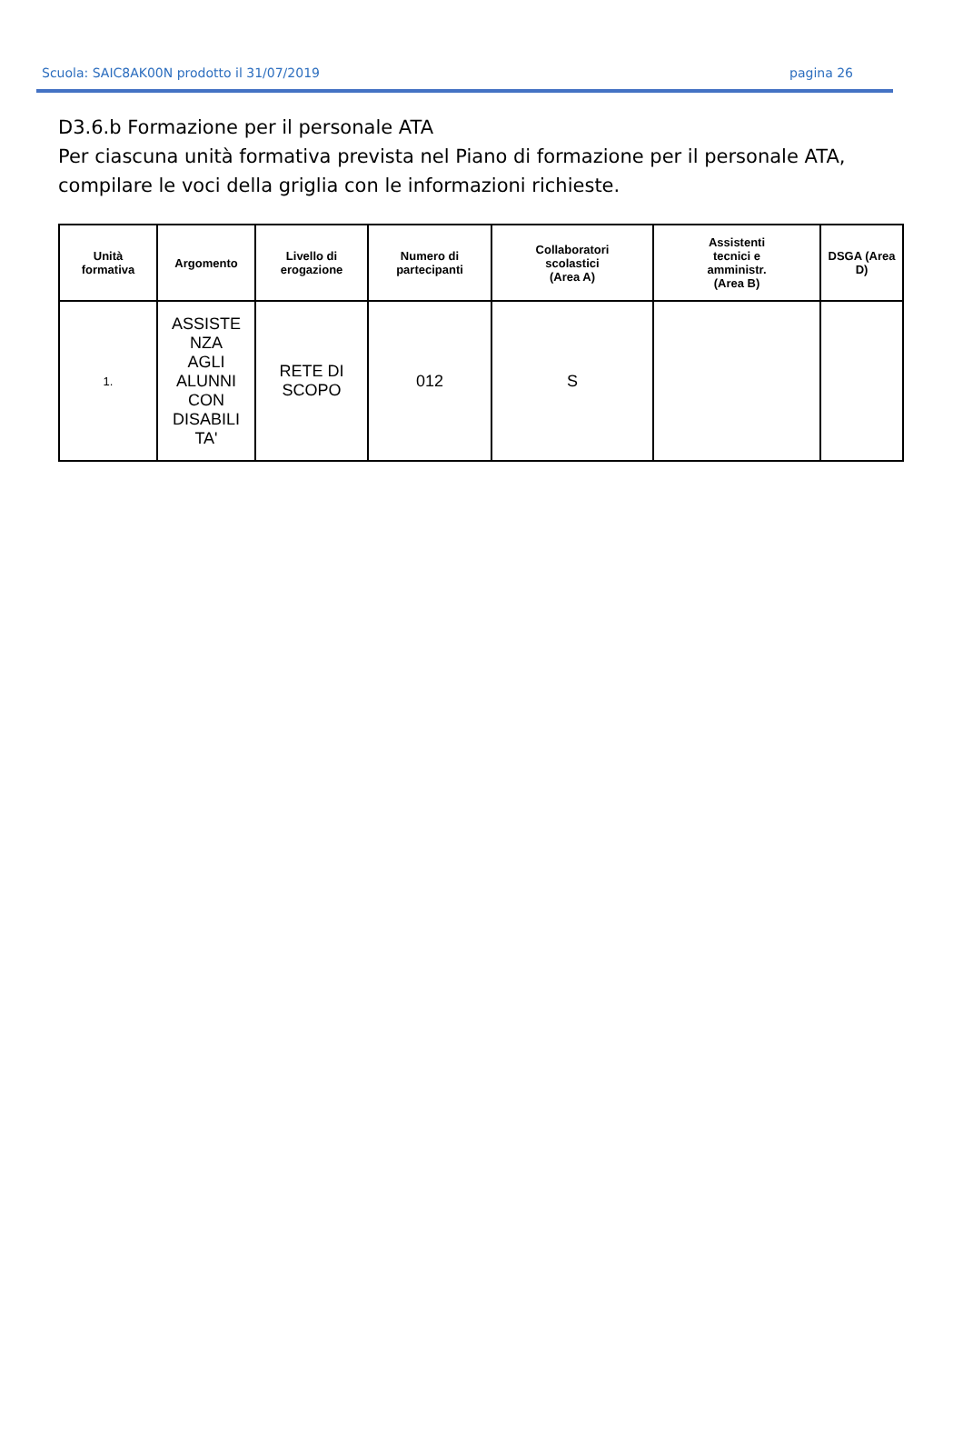Scuola: SAIC8AK00N prodotto il 31/07/2019 pagina 26
D3.6.b Formazione per il personale ATA
Per ciascuna unità formativa prevista nel Piano di formazione per il personale ATA, compilare le voci della griglia con le informazioni richieste.
| Unità formativa | Argomento | Livello di erogazione | Numero di partecipanti | Collaboratori scolastici (Area A) | Assistenti tecnici e amministr. (Area B) | DSGA (Area D) |
| --- | --- | --- | --- | --- | --- | --- |
| 1. | ASSISTE NZA AGLI ALUNNI CON DISABILI TA' | RETE DI SCOPO | 012 | S | | |